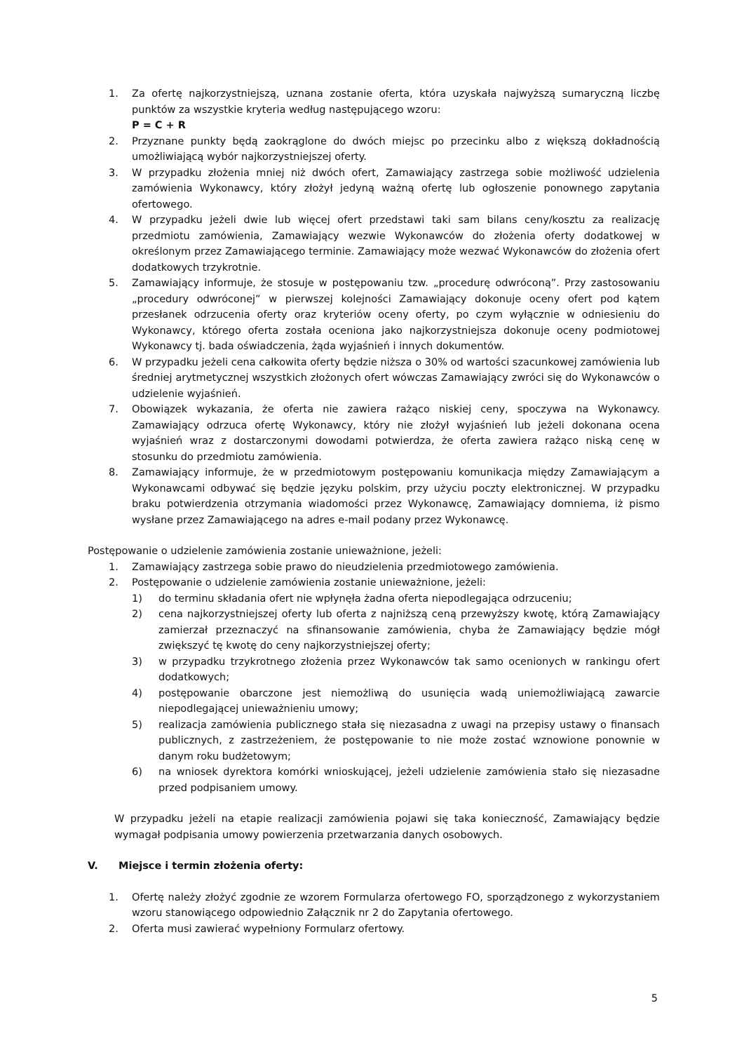1. Za ofertę najkorzystniejszą, uznana zostanie oferta, która uzyskała najwyższą sumaryczną liczbę punktów za wszystkie kryteria według następującego wzoru:
P = C + R
2. Przyznane punkty będą zaokrąglone do dwóch miejsc po przecinku albo z większą dokładnością umożliwiającą wybór najkorzystniejszej oferty.
3. W przypadku złożenia mniej niż dwóch ofert, Zamawiający zastrzega sobie możliwość udzielenia zamówienia Wykonawcy, który złożył jedyną ważną ofertę lub ogłoszenie ponownego zapytania ofertowego.
4. W przypadku jeżeli dwie lub więcej ofert przedstawi taki sam bilans ceny/kosztu za realizację przedmiotu zamówienia, Zamawiający wezwie Wykonawców do złożenia oferty dodatkowej w określonym przez Zamawiającego terminie. Zamawiający może wezwać Wykonawców do złożenia ofert dodatkowych trzykrotnie.
5. Zamawiający informuje, że stosuje w postępowaniu tzw. „procedurę odwróconą”. Przy zastosowaniu „procedury odwróconej” w pierwszej kolejności Zamawiający dokonuje oceny ofert pod kątem przesłanek odrzucenia oferty oraz kryteriów oceny oferty, po czym wyłącznie w odniesieniu do Wykonawcy, którego oferta została oceniona jako najkorzystniejsza dokonuje oceny podmiotowej Wykonawcy tj. bada oświadczenia, żąda wyjaśnień i innych dokumentów.
6. W przypadku jeżeli cena całkowita oferty będzie niższa o 30% od wartości szacunkowej zamówienia lub średniej arytmetycznej wszystkich złożonych ofert wówczas Zamawiający zwróci się do Wykonawców o udzielenie wyjaśnień.
7. Obowiązek wykazania, że oferta nie zawiera rażąco niskiej ceny, spoczywa na Wykonawcy. Zamawiający odrzuca ofertę Wykonawcy, który nie złożył wyjaśnień lub jeżeli dokonana ocena wyjaśnień wraz z dostarczonymi dowodami potwierdza, że oferta zawiera rażąco niską cenę w stosunku do przedmiotu zamówienia.
8. Zamawiający informuje, że w przedmiotowym postępowaniu komunikacja między Zamawiającym a Wykonawcami odbywać się będzie języku polskim, przy użyciu poczty elektronicznej. W przypadku braku potwierdzenia otrzymania wiadomości przez Wykonawcę, Zamawiający domniema, iż pismo wysłane przez Zamawiającego na adres e-mail podany przez Wykonawcę.
Postępowanie o udzielenie zamówienia zostanie unieważnione, jeżeli:
1. Zamawiający zastrzega sobie prawo do nieudzielenia przedmiotowego zamówienia.
2. Postępowanie o udzielenie zamówienia zostanie unieważnione, jeżeli:
1) do terminu składania ofert nie wpłynęła żadna oferta niepodlegająca odrzuceniu;
2) cena najkorzystniejszej oferty lub oferta z najniższą ceną przewyższy kwotę, którą Zamawiający zamierzał przeznaczyć na sfinansowanie zamówienia, chyba że Zamawiający będzie mógł zwiększyć tę kwotę do ceny najkorzystniejszej oferty;
3) w przypadku trzykrotnego złożenia przez Wykonawców tak samo ocenionych w rankingu ofert dodatkowych;
4) postępowanie obarczone jest niemożliwą do usunięcia wadą uniemożliwiającą zawarcie niepodlegającej unieważnieniu umowy;
5) realizacja zamówienia publicznego stała się niezasadna z uwagi na przepisy ustawy o finansach publicznych, z zastrzeżeniem, że postępowanie to nie może zostać wznowione ponownie w danym roku budżetowym;
6) na wniosek dyrektora komórki wnioskującej, jeżeli udzielenie zamówienia stało się niezasadne przed podpisaniem umowy.
W przypadku jeżeli na etapie realizacji zamówienia pojawi się taka konieczność, Zamawiający będzie wymagał podpisania umowy powierzenia przetwarzania danych osobowych.
V. Miejsce i termin złożenia oferty:
1. Ofertę należy złożyć zgodnie ze wzorem Formularza ofertowego FO, sporządzonego z wykorzystaniem wzoru stanowiącego odpowiednio Załącznik nr 2 do Zapytania ofertowego.
2. Oferta musi zawierać wypełniony Formularz ofertowy.
5